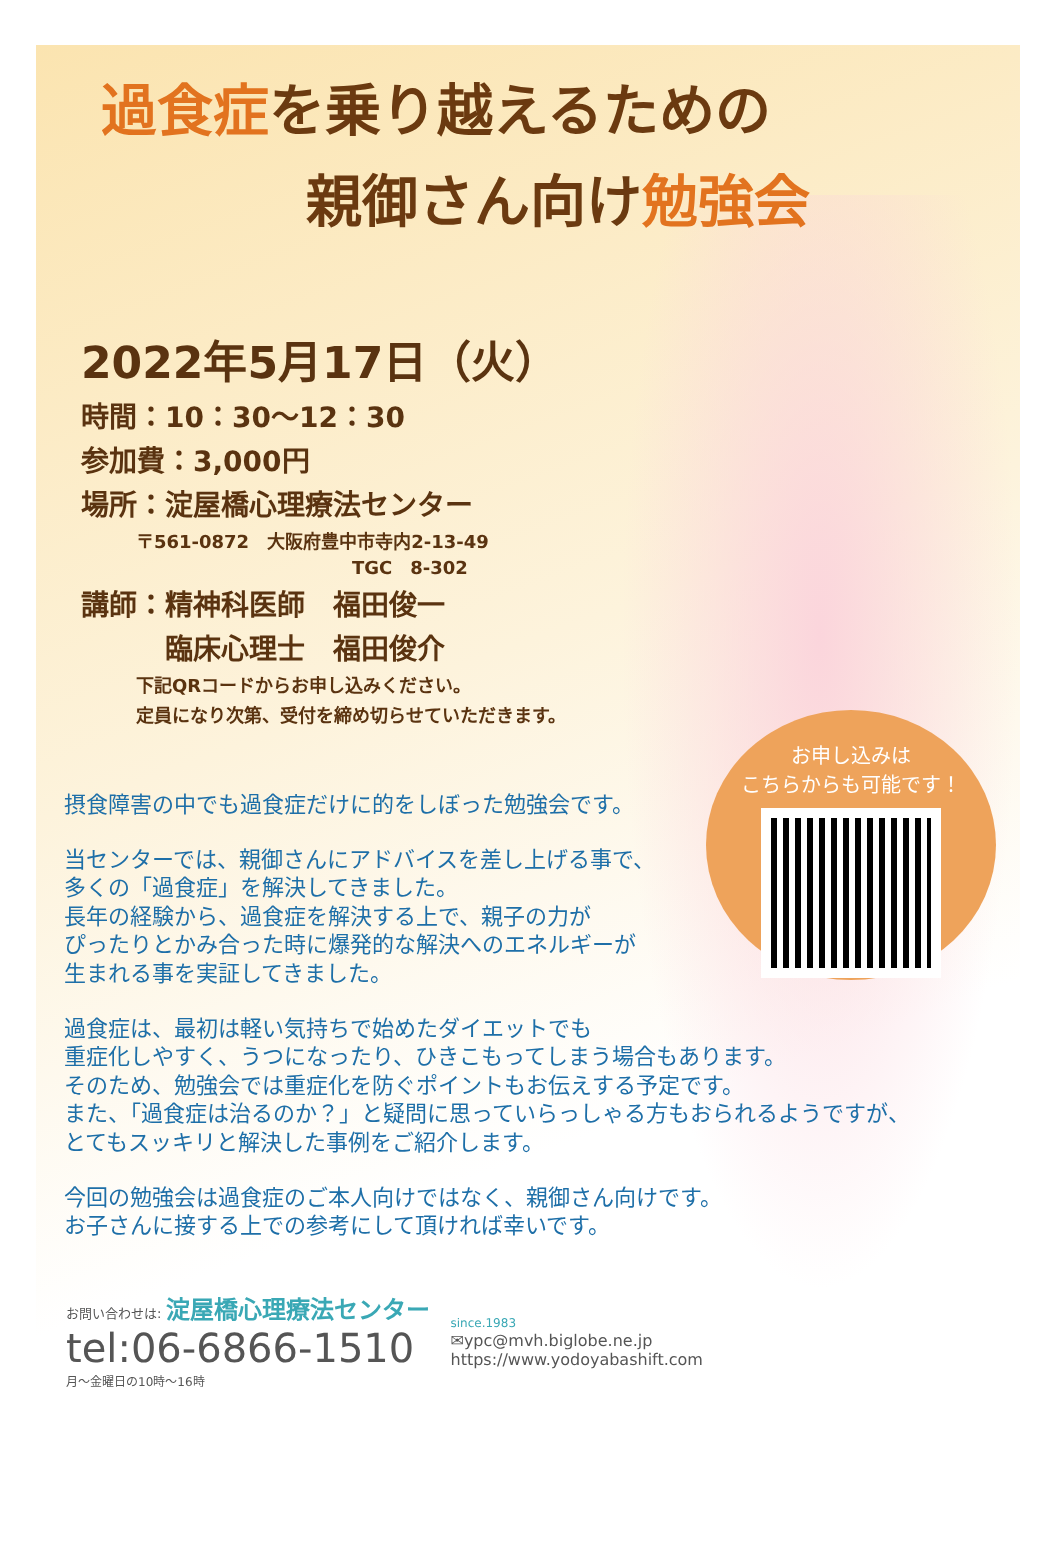過食症を乗り越えるための
親御さん向け勉強会
2022年5月17日（火）
時間：10：30〜12：30
参加費：3,000円
場所：淀屋橋心理療法センター
〒561-0872　大阪府豊中市寺内2-13-49
　　　　　　　　　　　　TGC　8-302
講師：精神科医師　福田俊一
　　　臨床心理士　福田俊介
下記QRコードからお申し込みください。
定員になり次第、受付を締め切らせていただきます。
摂食障害の中でも過食症だけに的をしぼった勉強会です。
当センターでは、親御さんにアドバイスを差し上げる事で、
多くの「過食症」を解決してきました。
長年の経験から、過食症を解決する上で、親子の力が
ぴったりとかみ合った時に爆発的な解決へのエネルギーが
生まれる事を実証してきました。
過食症は、最初は軽い気持ちで始めたダイエットでも
重症化しやすく、うつになったり、ひきこもってしまう場合もあります。
そのため、勉強会では重症化を防ぐポイントもお伝えする予定です。
また、「過食症は治るのか？」と疑問に思っていらっしゃる方もおられるようですが、
とてもスッキリと解決した事例をご紹介します。
今回の勉強会は過食症のご本人向けではなく、親御さん向けです。
お子さんに接する上での参考にして頂ければ幸いです。
お申し込みは
こちらからも可能です！
お問い合わせは: 淀屋橋心理療法センター
tel:06-6866-1510
月〜金曜日の10時〜16時
since.1983
✉ypc@mvh.biglobe.ne.jp
https://www.yodoyabashift.com